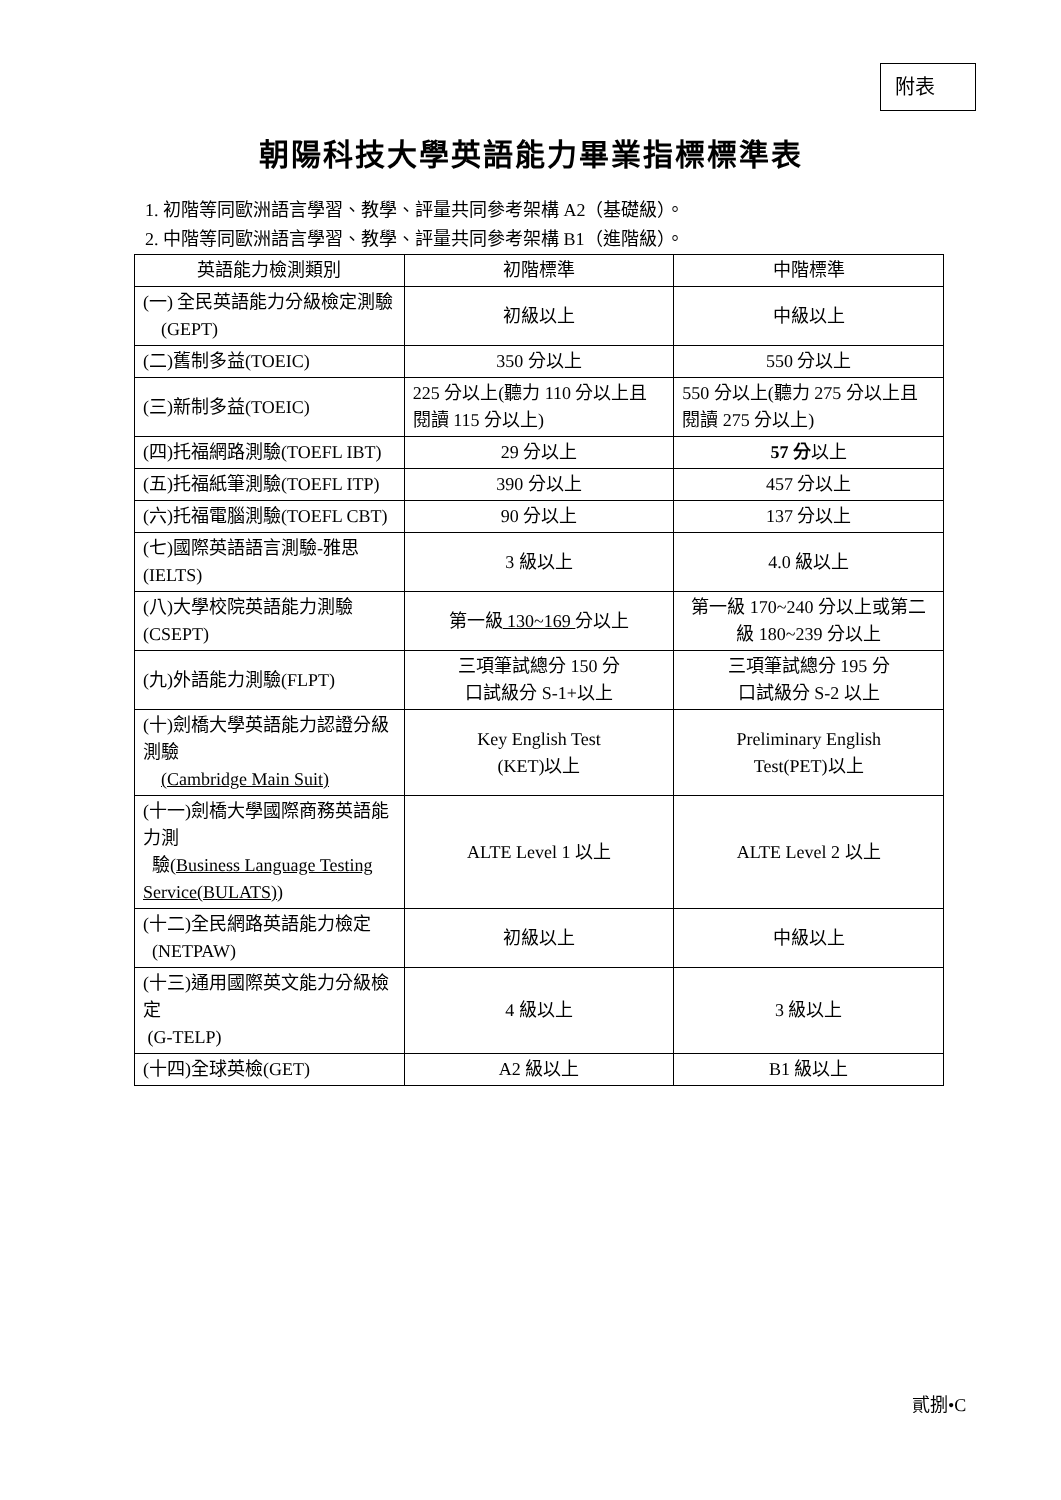附表
朝陽科技大學英語能力畢業指標標準表
1. 初階等同歐洲語言學習、教學、評量共同參考架構 A2（基礎級）。
2. 中階等同歐洲語言學習、教學、評量共同參考架構 B1（進階級）。
| 英語能力檢測類別 | 初階標準 | 中階標準 |
| --- | --- | --- |
| (一) 全民英語能力分級檢定測驗 (GEPT) | 初級以上 | 中級以上 |
| (二)舊制多益(TOEIC) | 350 分以上 | 550 分以上 |
| (三)新制多益(TOEIC) | 225 分以上(聽力 110 分以上且閱讀 115 分以上) | 550 分以上(聽力 275 分以上且閱讀 275 分以上) |
| (四)托福網路測驗(TOEFL IBT) | 29 分以上 | 57 分 以上 |
| (五)托福紙筆測驗(TOEFL ITP) | 390 分以上 | 457 分以上 |
| (六)托福電腦測驗(TOEFL CBT) | 90 分以上 | 137 分以上 |
| (七)國際英語語言測驗-雅思(IELTS) | 3 級以上 | 4.0 級以上 |
| (八)大學校院英語能力測驗(CSEPT) | 第一級 130~169 分以上 | 第一級 170~240 分以上或第二級 180~239 分以上 |
| (九)外語能力測驗(FLPT) | 三項筆試總分 150 分 口試級分 S-1+以上 | 三項筆試總分 195 分 口試級分 S-2 以上 |
| (十)劍橋大學英語能力認證分級測驗 (Cambridge Main Suit) | Key English Test (KET)以上 | Preliminary English Test(PET)以上 |
| (十一)劍橋大學國際商務英語能力測 驗( Business Language Testing Service(BULATS) ) | ALTE Level 1 以上 | ALTE Level 2 以上 |
| (十二)全民網路英語能力檢定 (NETPAW) | 初級以上 | 中級以上 |
| (十三)通用國際英文能力分級檢定 (G-TELP) | 4 級以上 | 3 級以上 |
| (十四)全球英檢(GET) | A2 級以上 | B1 級以上 |
貳捌•C